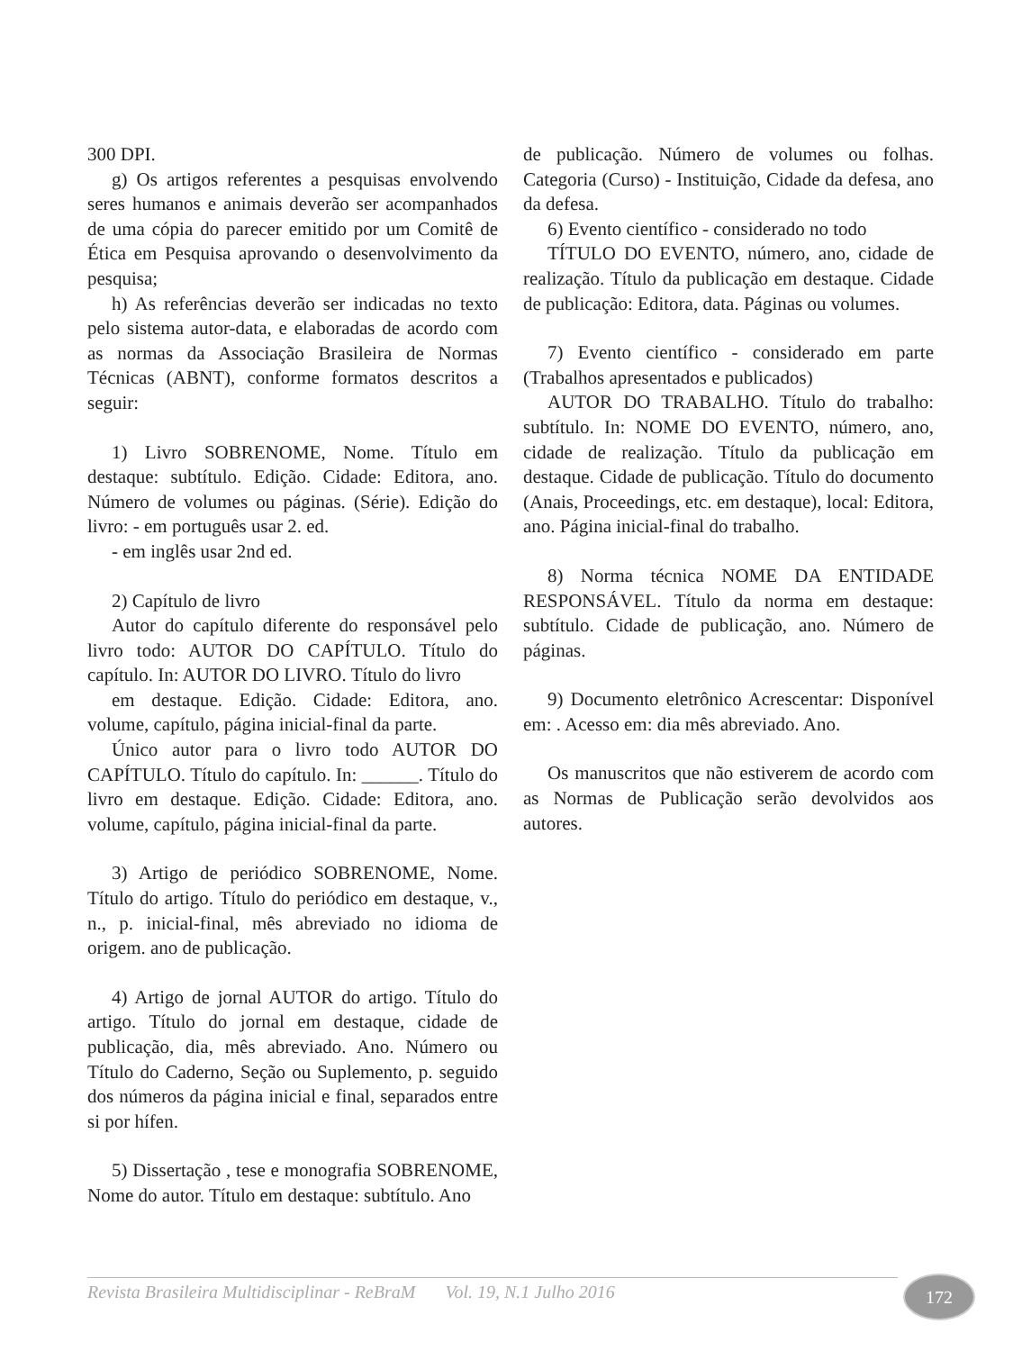300 DPI.
g) Os artigos referentes a pesquisas envolvendo seres humanos e animais deverão ser acompanhados de uma cópia do parecer emitido por um Comitê de Ética em Pesquisa aprovando o desenvolvimento da pesquisa;
h) As referências deverão ser indicadas no texto pelo sistema autor-data, e elaboradas de acordo com as normas da Associação Brasileira de Normas Técnicas (ABNT), conforme formatos descritos a seguir:
1) Livro SOBRENOME, Nome. Título em destaque: subtítulo. Edição. Cidade: Editora, ano. Número de volumes ou páginas. (Série). Edição do livro: - em português usar 2. ed.
- em inglês usar 2nd ed.
2) Capítulo de livro
Autor do capítulo diferente do responsável pelo livro todo: AUTOR DO CAPÍTULO. Título do capítulo. In: AUTOR DO LIVRO. Título do livro
em destaque. Edição. Cidade: Editora, ano. volume, capítulo, página inicial-final da parte.
Único autor para o livro todo AUTOR DO CAPÍTULO. Título do capítulo. In: ______. Título do livro em destaque. Edição. Cidade: Editora, ano. volume, capítulo, página inicial-final da parte.
3) Artigo de periódico SOBRENOME, Nome. Título do artigo. Título do periódico em destaque, v., n., p. inicial-final, mês abreviado no idioma de origem. ano de publicação.
4) Artigo de jornal AUTOR do artigo. Título do artigo. Título do jornal em destaque, cidade de publicação, dia, mês abreviado. Ano. Número ou Título do Caderno, Seção ou Suplemento, p. seguido dos números da página inicial e final, separados entre si por hífen.
5) Dissertação , tese e monografia SOBRENOME, Nome do autor. Título em destaque: subtítulo. Ano
de publicação. Número de volumes ou folhas. Categoria (Curso) - Instituição, Cidade da defesa, ano da defesa.
6) Evento científico - considerado no todo
TÍTULO DO EVENTO, número, ano, cidade de realização. Título da publicação em destaque. Cidade de publicação: Editora, data. Páginas ou volumes.
7) Evento científico - considerado em parte (Trabalhos apresentados e publicados)
AUTOR DO TRABALHO. Título do trabalho: subtítulo. In: NOME DO EVENTO, número, ano, cidade de realização. Título da publicação em destaque. Cidade de publicação. Título do documento (Anais, Proceedings, etc. em destaque), local: Editora, ano. Página inicial-final do trabalho.
8) Norma técnica NOME DA ENTIDADE RESPONSÁVEL. Título da norma em destaque: subtítulo. Cidade de publicação, ano. Número de páginas.
9) Documento eletrônico Acrescentar: Disponível em: . Acesso em: dia mês abreviado. Ano.
Os manuscritos que não estiverem de acordo com as Normas de Publicação serão devolvidos aos autores.
Revista Brasileira Multidisciplinar - ReBraM Vol. 19, N.1 Julho 2016 172